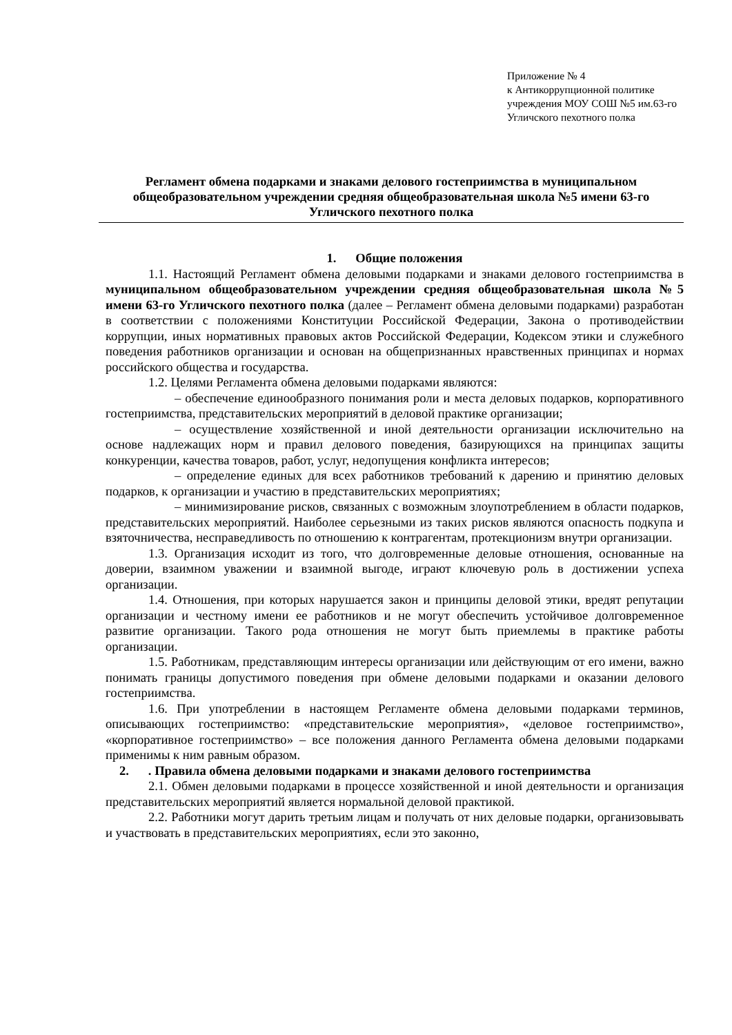Приложение № 4
к Антикоррупционной политике учреждения МОУ СОШ №5 им.63-го Угличского пехотного полка
Регламент обмена подарками и знаками делового гостеприимства в муниципальном общеобразовательном учреждении средняя общеобразовательная школа №5 имени 63-го Угличского пехотного полка
1. Общие положения
1.1. Настоящий Регламент обмена деловыми подарками и знаками делового гостеприимства в муниципальном общеобразовательном учреждении средняя общеобразовательная школа №5 имени 63-го Угличского пехотного полка (далее – Регламент обмена деловыми подарками) разработан в соответствии с положениями Конституции Российской Федерации, Закона о противодействии коррупции, иных нормативных правовых актов Российской Федерации, Кодексом этики и служебного поведения работников организации и основан на общепризнанных нравственных принципах и нормах российского общества и государства.
1.2. Целями Регламента обмена деловыми подарками являются:
– обеспечение единообразного понимания роли и места деловых подарков, корпоративного гостеприимства, представительских мероприятий в деловой практике организации;
– осуществление хозяйственной и иной деятельности организации исключительно на основе надлежащих норм и правил делового поведения, базирующихся на принципах защиты конкуренции, качества товаров, работ, услуг, недопущения конфликта интересов;
– определение единых для всех работников требований к дарению и принятию деловых подарков, к организации и участию в представительских мероприятиях;
– минимизирование рисков, связанных с возможным злоупотреблением в области подарков, представительских мероприятий. Наиболее серьезными из таких рисков являются опасность подкупа и взяточничества, несправедливость по отношению к контрагентам, протекционизм внутри организации.
1.3. Организация исходит из того, что долговременные деловые отношения, основанные на доверии, взаимном уважении и взаимной выгоде, играют ключевую роль в достижении успеха организации.
1.4. Отношения, при которых нарушается закон и принципы деловой этики, вредят репутации организации и честному имени ее работников и не могут обеспечить устойчивое долговременное развитие организации. Такого рода отношения не могут быть приемлемы в практике работы организации.
1.5. Работникам, представляющим интересы организации или действующим от его имени, важно понимать границы допустимого поведения при обмене деловыми подарками и оказании делового гостеприимства.
1.6. При употреблении в настоящем Регламенте обмена деловыми подарками терминов, описывающих гостеприимство: «представительские мероприятия», «деловое гостеприимство», «корпоративное гостеприимство» – все положения данного Регламента обмена деловыми подарками применимы к ним равным образом.
2. . Правила обмена деловыми подарками и знаками делового гостеприимства
2.1. Обмен деловыми подарками в процессе хозяйственной и иной деятельности и организация представительских мероприятий является нормальной деловой практикой.
2.2. Работники могут дарить третьим лицам и получать от них деловые подарки, организовывать и участвовать в представительских мероприятиях, если это законно,